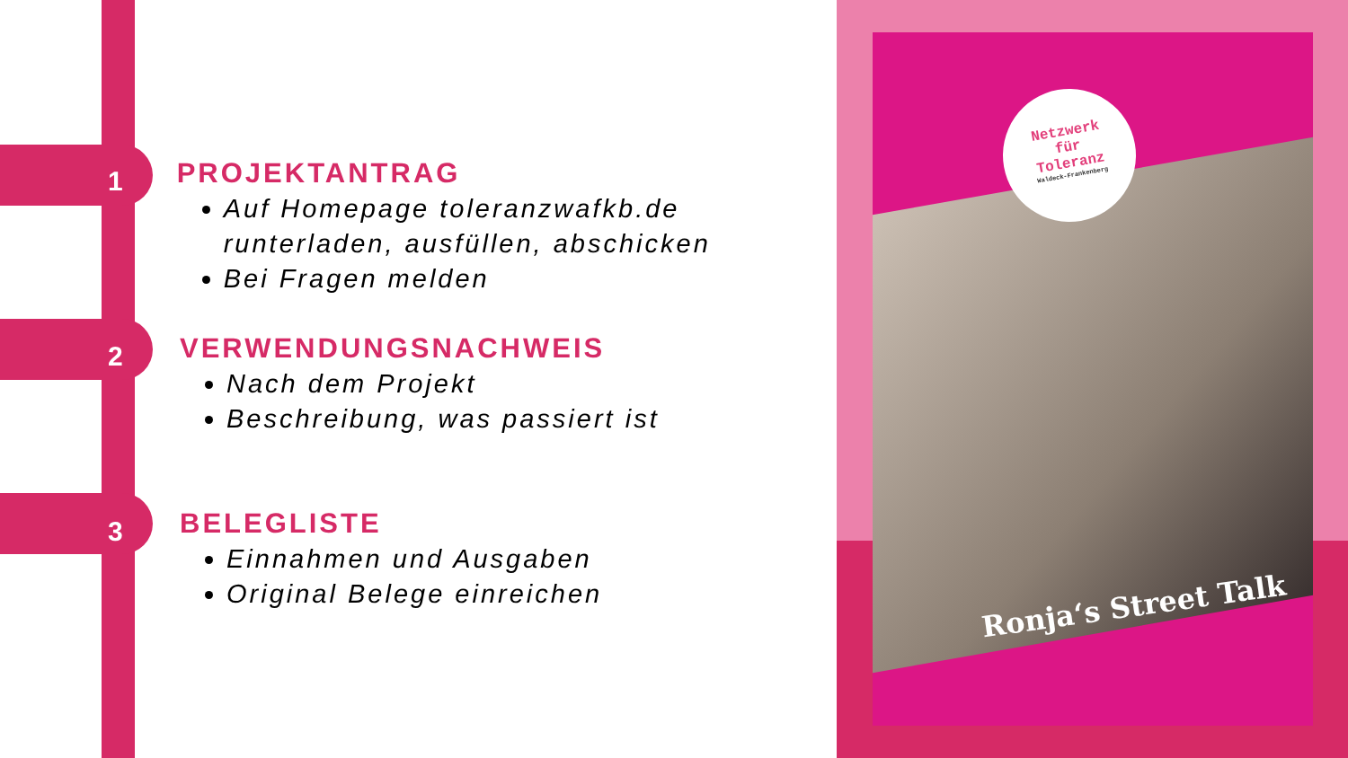1
PROJEKTANTRAG
Auf Homepage toleranzwafkb.de runterladen, ausfüllen, abschicken
Bei Fragen melden
2
VERWENDUNGSNACHWEIS
Nach dem Projekt
Beschreibung, was passiert ist
3
BELEGLISTE
Einnahmen und Ausgaben
Original Belege einreichen
Netzwerk
für
Toleranz
Waldeck-Frankenberg
Ronja‘s Street Talk